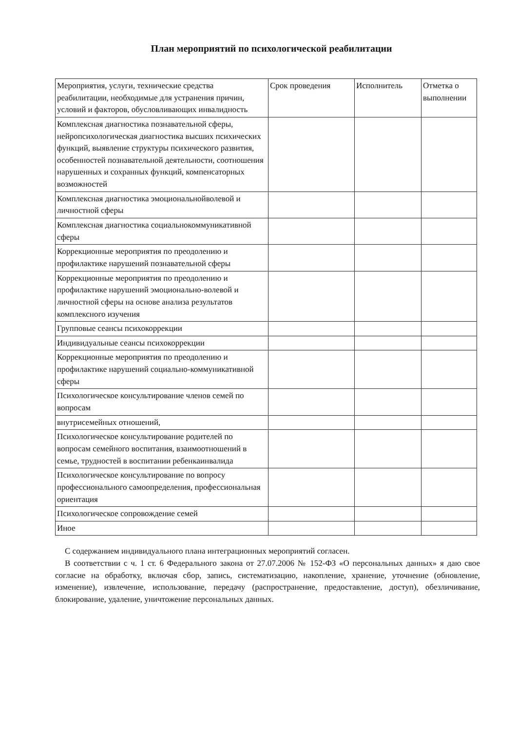План мероприятий по психологической реабилитации
| Мероприятия, услуги, технические средства реабилитации, необходимые для устранения причин, условий и факторов, обусловливающих инвалидность | Срок проведения | Исполнитель | Отметка о выполнении |
| Комплексная диагностика познавательной сферы, нейропсихологическая диагностика высших психических функций, выявление структуры психического развития, особенностей познавательной деятельности, соотношения нарушенных и сохранных функций, компенсаторных возможностей | | | |
| Комплексная диагностика эмоциональнойволевой и личностной сферы | | | |
| Комплексная диагностика социальнокоммуникативной сферы | | | |
| Коррекционные мероприятия по преодолению и профилактике нарушений познавательной сферы | | | |
| Коррекционные мероприятия по преодолению и профилактике нарушений эмоционально-волевой и личностной сферы на основе анализа результатов комплексного изучения | | | |
| Групповые сеансы психокоррекции | | | |
| Индивидуальные сеансы психокоррекции | | | |
| Коррекционные мероприятия по преодолению и профилактике нарушений социально-коммуникативной сферы | | | |
| Психологическое консультирование членов семей по вопросам | | | |
| внутрисемейных отношений, | | | |
| Психологическое консультирование родителей по вопросам семейного воспитания, взаимоотношений в семье, трудностей в воспитании ребенкаинвалида | | | |
| Психологическое консультирование по вопросу профессионального самоопределения, профессиональная ориентация | | | |
| Психологическое сопровождение семей | | | |
| Иное | | | |
С содержанием индивидуального плана интеграционных мероприятий согласен.
В соответствии с ч. 1 ст. 6 Федерального закона от 27.07.2006 № 152-ФЗ «О персональных данных» я даю свое согласие на обработку, включая сбор, запись, систематизацию, накопление, хранение, уточнение (обновление, изменение), извлечение, использование, передачу (распространение, предоставление, доступ), обезличивание, блокирование, удаление, уничтожение персональных данных.